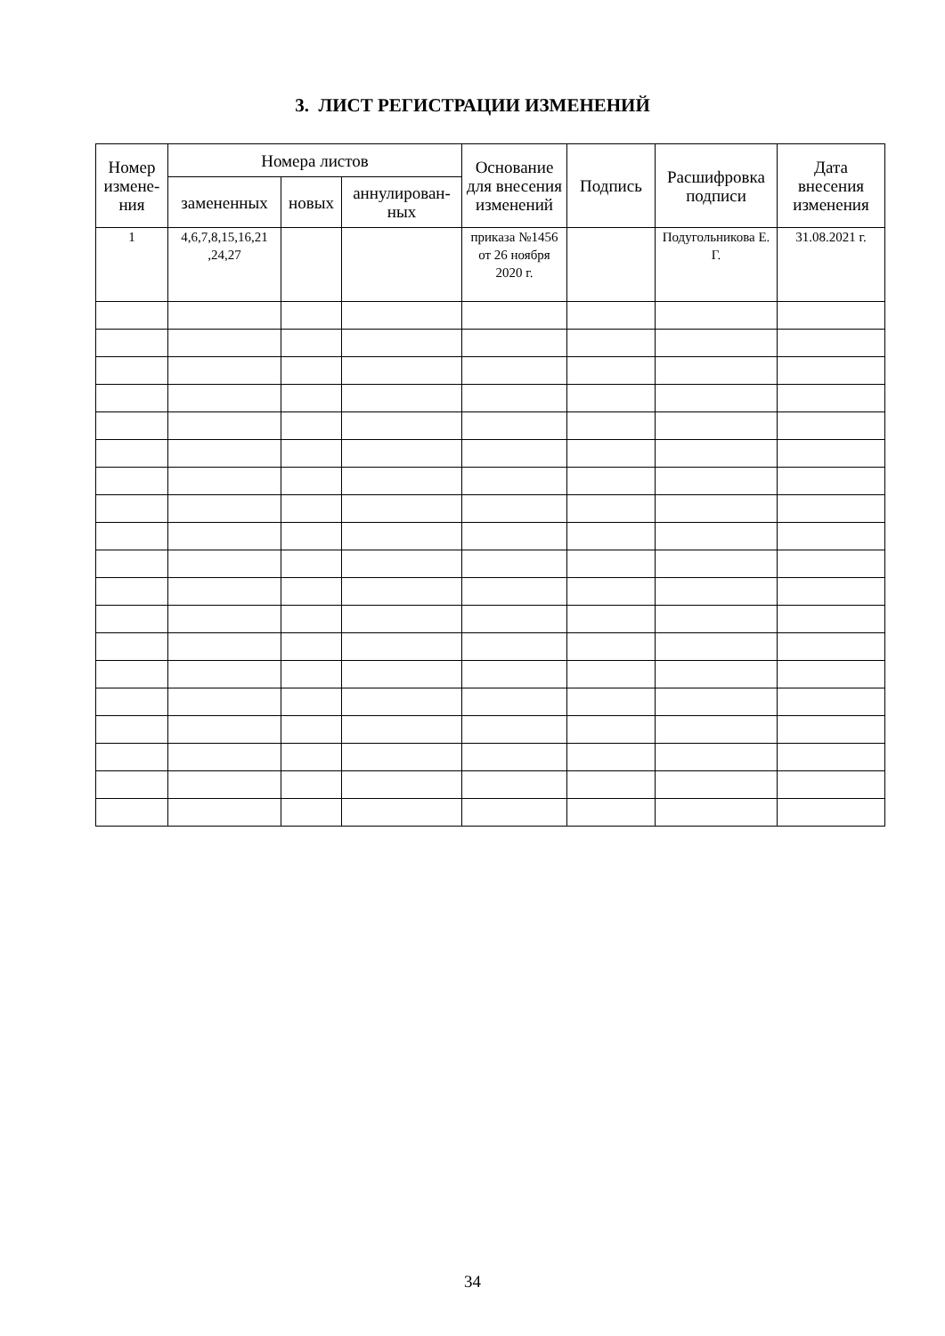3. ЛИСТ РЕГИСТРАЦИИ ИЗМЕНЕНИЙ
| Номер измене-ния | Номера листов | | | Основание для внесения изменений | Подпись | Расшифровка подписи | Дата внесения изменения |
| --- | --- | --- | --- | --- | --- | --- | --- |
| | замененных | новых | аннулирован-ных | | | | |
| 1 | 4,6,7,8,15,16,21 ,24,27 | | | приказа №1456 от 26 ноября 2020 г. | | Подугольникова Е. Г. | 31.08.2021 г. |
34